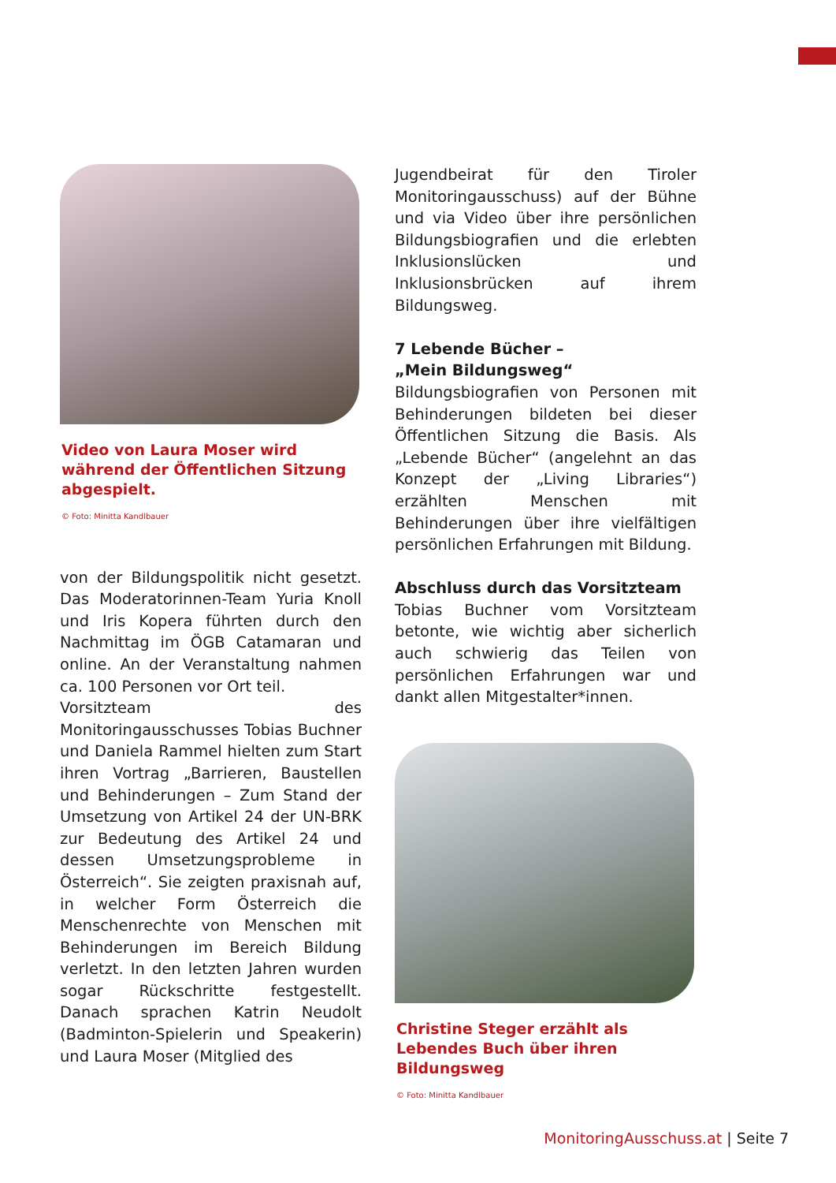Video von Laura Moser wird während der Öffentlichen Sitzung abgespielt.
© Foto: Minitta Kandlbauer
von der Bildungspolitik nicht gesetzt. Das Moderatorinnen-Team Yuria Knoll und Iris Kopera führten durch den Nachmittag im ÖGB Catamaran und online. An der Veranstaltung nahmen ca. 100 Personen vor Ort teil.
Vorsitzteam des Monitoringausschusses Tobias Buchner und Daniela Rammel hielten zum Start ihren Vortrag „Barrieren, Baustellen und Behinderungen – Zum Stand der Umsetzung von Artikel 24 der UN-BRK zur Bedeutung des Artikel 24 und dessen Umsetzungsprobleme in Österreich“. Sie zeigten praxisnah auf, in welcher Form Österreich die Menschenrechte von Menschen mit Behinderungen im Bereich Bildung verletzt. In den letzten Jahren wurden sogar Rückschritte festgestellt. Danach sprachen Katrin Neudolt (Badminton-Spielerin und Speakerin) und Laura Moser (Mitglied des
Jugendbeirat für den Tiroler Monitoringausschuss) auf der Bühne und via Video über ihre persönlichen Bildungsbiografien und die erlebten Inklusionslücken und Inklusionsbrücken auf ihrem Bildungsweg.
7 Lebende Bücher –
„Mein Bildungsweg“
Bildungsbiografien von Personen mit Behinderungen bildeten bei dieser Öffentlichen Sitzung die Basis. Als „Lebende Bücher“ (angelehnt an das Konzept der „Living Libraries“) erzählten Menschen mit Behinderungen über ihre vielfältigen persönlichen Erfahrungen mit Bildung.
Abschluss durch das Vorsitzteam
Tobias Buchner vom Vorsitzteam betonte, wie wichtig aber sicherlich auch schwierig das Teilen von persönlichen Erfahrungen war und dankt allen Mitgestalter*innen.
Christine Steger erzählt als Lebendes Buch über ihren Bildungsweg
© Foto: Minitta Kandlbauer
MonitoringAusschuss.at | Seite 7